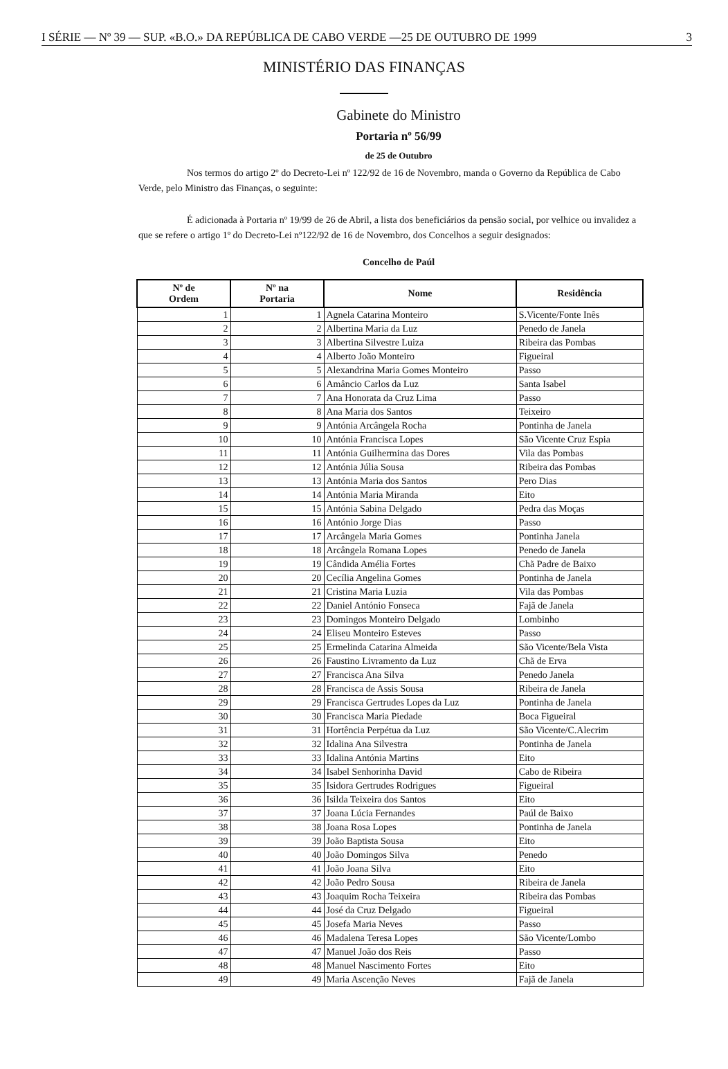I SÉRIE — Nº 39 — SUP. «B.O.» DA REPÚBLICA DE CABO VERDE —25 DE OUTUBRO DE 1999 3
MINISTÉRIO DAS FINANÇAS
Gabinete do Ministro
Portaria nº 56/99
de 25 de Outubro
Nos termos do artigo 2º do Decreto-Lei nº 122/92 de 16 de Novembro, manda o Governo da República de Cabo Verde, pelo Ministro das Finanças, o seguinte:
É adicionada à Portaria nº 19/99 de 26 de Abril, a lista dos beneficiários da pensão social, por velhice ou invalidez a que se refere o artigo 1º do Decreto-Lei nº122/92 de 16 de Novembro, dos Concelhos a seguir designados:
Concelho de Paúl
| Nº de Ordem | Nº na Portaria | Nome | Residência |
| --- | --- | --- | --- |
| 1 | 1 | Agnela Catarina Monteiro | S.Vicente/Fonte Inês |
| 2 | 2 | Albertina Maria da Luz | Penedo de Janela |
| 3 | 3 | Albertina Silvestre Luiza | Ribeira das Pombas |
| 4 | 4 | Alberto João Monteiro | Figueiral |
| 5 | 5 | Alexandrina Maria Gomes Monteiro | Passo |
| 6 | 6 | Amâncio Carlos da Luz | Santa Isabel |
| 7 | 7 | Ana Honorata da Cruz Lima | Passo |
| 8 | 8 | Ana Maria dos Santos | Teixeiro |
| 9 | 9 | Antónia Arcângela Rocha | Pontinha de Janela |
| 10 | 10 | Antónia Francisca Lopes | São Vicente Cruz Espia |
| 11 | 11 | Antónia Guilhermina das Dores | Vila das Pombas |
| 12 | 12 | Antónia Júlia Sousa | Ribeira das Pombas |
| 13 | 13 | Antónia Maria dos Santos | Pero Dias |
| 14 | 14 | Antónia Maria Miranda | Eito |
| 15 | 15 | Antónia Sabina Delgado | Pedra das Moças |
| 16 | 16 | António Jorge Dias | Passo |
| 17 | 17 | Arcângela Maria Gomes | Pontinha Janela |
| 18 | 18 | Arcângela Romana Lopes | Penedo de Janela |
| 19 | 19 | Cândida Amélia Fortes | Chã Padre de Baixo |
| 20 | 20 | Cecília Angelina Gomes | Pontinha de Janela |
| 21 | 21 | Cristina Maria Luzia | Vila das Pombas |
| 22 | 22 | Daniel António Fonseca | Fajã de Janela |
| 23 | 23 | Domingos Monteiro Delgado | Lombinho |
| 24 | 24 | Eliseu Monteiro Esteves | Passo |
| 25 | 25 | Ermelinda Catarina Almeida | São Vicente/Bela Vista |
| 26 | 26 | Faustino Livramento da Luz | Chã de Erva |
| 27 | 27 | Francisca Ana Silva | Penedo Janela |
| 28 | 28 | Francisca de Assis Sousa | Ribeira de Janela |
| 29 | 29 | Francisca Gertrudes Lopes da Luz | Pontinha de Janela |
| 30 | 30 | Francisca Maria Piedade | Boca Figueiral |
| 31 | 31 | Hortência Perpétua da Luz | São Vicente/C.Alecrim |
| 32 | 32 | Idalina Ana Silvestra | Pontinha de Janela |
| 33 | 33 | Idalina Antónia Martins | Eito |
| 34 | 34 | Isabel Senhorinha David | Cabo de Ribeira |
| 35 | 35 | Isidora Gertrudes Rodrigues | Figueiral |
| 36 | 36 | Isilda Teixeira dos Santos | Eito |
| 37 | 37 | Joana Lúcia Fernandes | Paúl de Baixo |
| 38 | 38 | Joana Rosa Lopes | Pontinha de Janela |
| 39 | 39 | João Baptista Sousa | Eito |
| 40 | 40 | João Domingos Silva | Penedo |
| 41 | 41 | João Joana Silva | Eito |
| 42 | 42 | João Pedro Sousa | Ribeira de Janela |
| 43 | 43 | Joaquim Rocha Teixeira | Ribeira das Pombas |
| 44 | 44 | José da Cruz Delgado | Figueiral |
| 45 | 45 | Josefa Maria Neves | Passo |
| 46 | 46 | Madalena Teresa Lopes | São Vicente/Lombo |
| 47 | 47 | Manuel João dos Reis | Passo |
| 48 | 48 | Manuel Nascimento Fortes | Eito |
| 49 | 49 | Maria Ascenção Neves | Fajã de Janela |